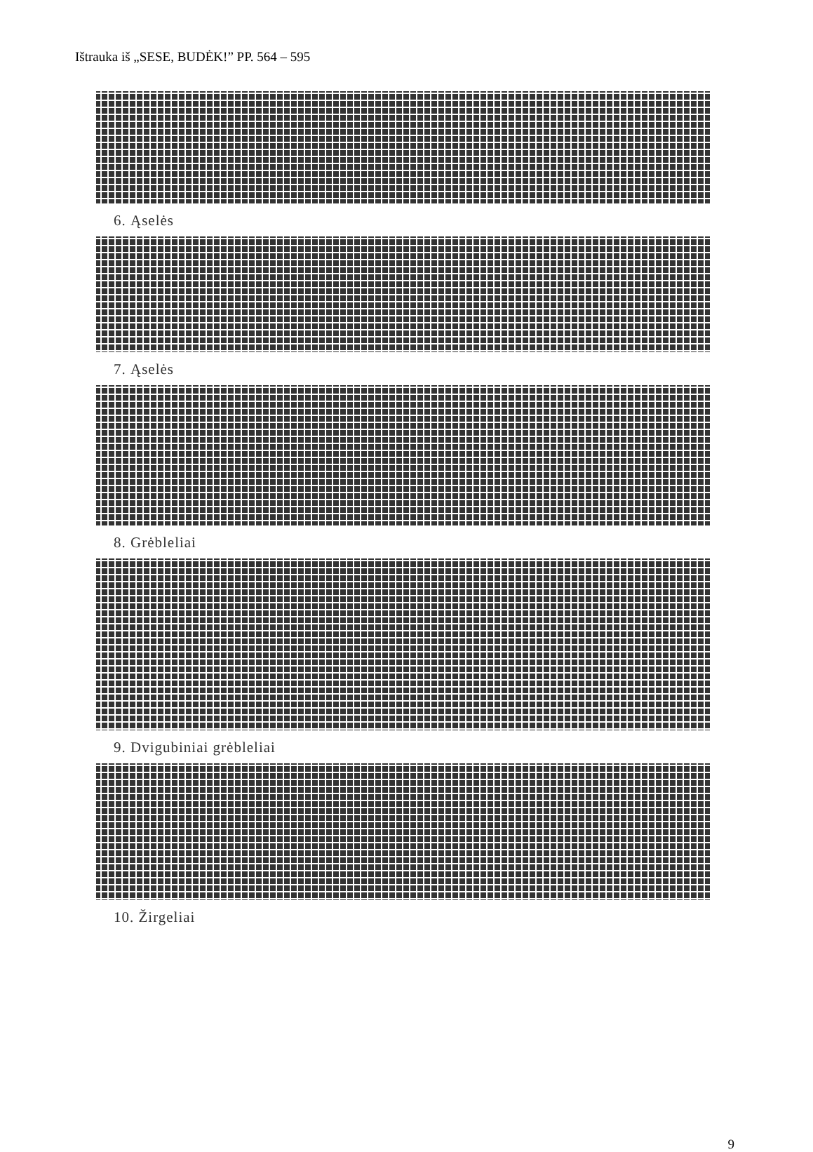Ištrauka iš „SESE, BUDĖK!” PP. 564 – 595
6. Ąselės
7. Ąselės
8. Grėbleliai
9. Dvigubiniai grėbleliai
10. Žirgeliai
9